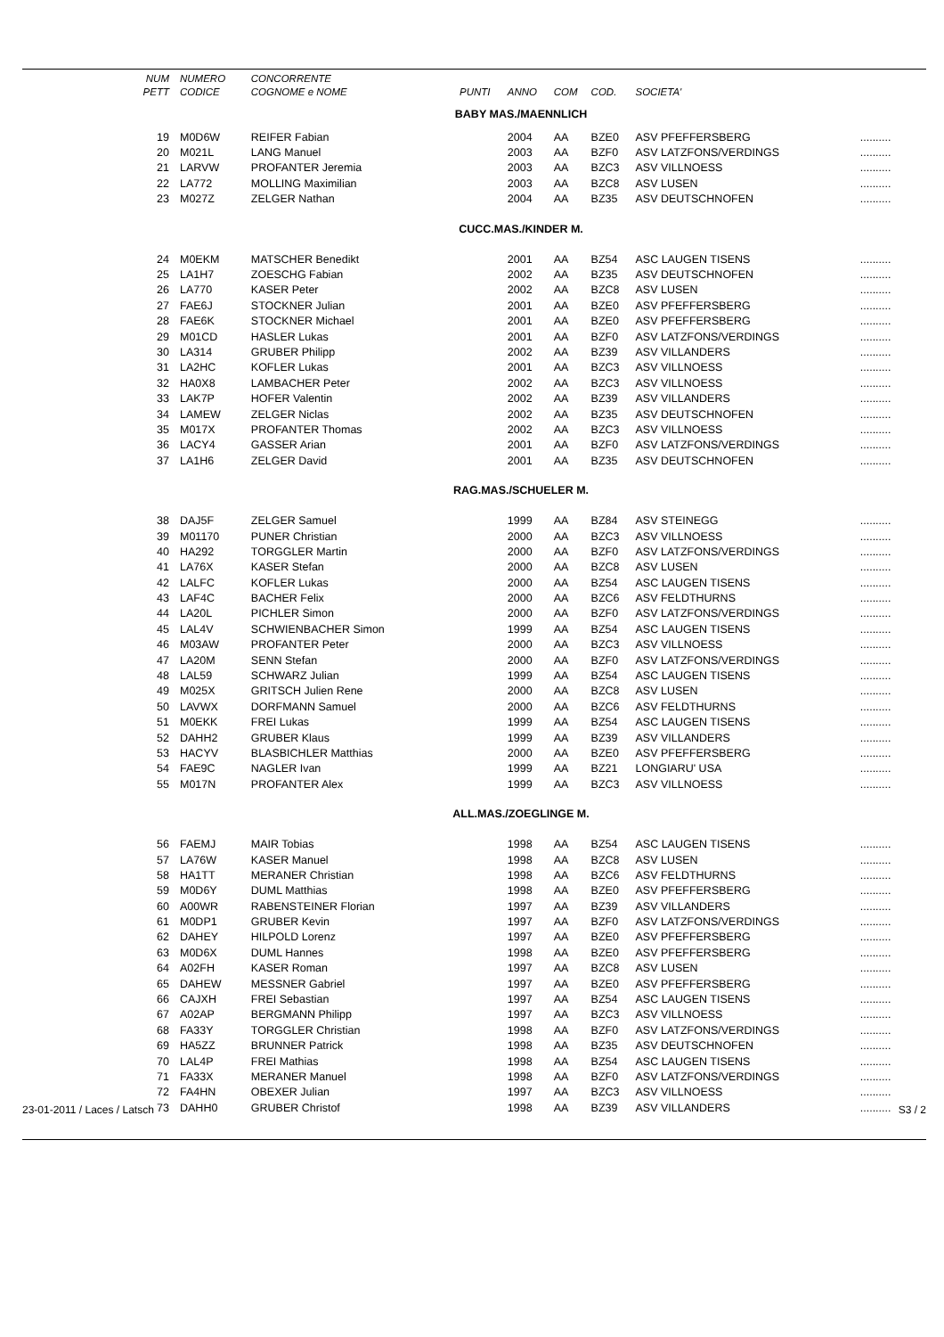| NUM | NUMERO | CONCORRENTE | | | | | | |
| --- | --- | --- | --- | --- | --- | --- | --- | --- |
| PETT | CODICE | COGNOME e NOME | PUNTI | ANNO | COM | COD. | SOCIETA' | |
| BABY MAS./MAENNLICH | | | | | | | | |
| 19 | M0D6W | REIFER Fabian | | 2004 | AA | BZE0 | ASV PFEFFERSBERG | .......... |
| 20 | M021L | LANG Manuel | | 2003 | AA | BZF0 | ASV LATZFONS/VERDINGS | .......... |
| 21 | LARVW | PROFANTER Jeremia | | 2003 | AA | BZC3 | ASV VILLNOESS | .......... |
| 22 | LA772 | MOLLING Maximilian | | 2003 | AA | BZC8 | ASV LUSEN | .......... |
| 23 | M027Z | ZELGER Nathan | | 2004 | AA | BZ35 | ASV DEUTSCHNOFEN | .......... |
| CUCC.MAS./KINDER M. | | | | | | | | |
| 24 | M0EKM | MATSCHER Benedikt | | 2001 | AA | BZ54 | ASC LAUGEN TISENS | .......... |
| 25 | LA1H7 | ZOESCHG Fabian | | 2002 | AA | BZ35 | ASV DEUTSCHNOFEN | .......... |
| 26 | LA770 | KASER Peter | | 2002 | AA | BZC8 | ASV LUSEN | .......... |
| 27 | FAE6J | STOCKNER Julian | | 2001 | AA | BZE0 | ASV PFEFFERSBERG | .......... |
| 28 | FAE6K | STOCKNER Michael | | 2001 | AA | BZE0 | ASV PFEFFERSBERG | .......... |
| 29 | M01CD | HASLER Lukas | | 2001 | AA | BZF0 | ASV LATZFONS/VERDINGS | .......... |
| 30 | LA314 | GRUBER Philipp | | 2002 | AA | BZ39 | ASV VILLANDERS | .......... |
| 31 | LA2HC | KOFLER Lukas | | 2001 | AA | BZC3 | ASV VILLNOESS | .......... |
| 32 | HA0X8 | LAMBACHER Peter | | 2002 | AA | BZC3 | ASV VILLNOESS | .......... |
| 33 | LAK7P | HOFER Valentin | | 2002 | AA | BZ39 | ASV VILLANDERS | .......... |
| 34 | LAMEW | ZELGER Niclas | | 2002 | AA | BZ35 | ASV DEUTSCHNOFEN | .......... |
| 35 | M017X | PROFANTER Thomas | | 2002 | AA | BZC3 | ASV VILLNOESS | .......... |
| 36 | LACY4 | GASSER Arian | | 2001 | AA | BZF0 | ASV LATZFONS/VERDINGS | .......... |
| 37 | LA1H6 | ZELGER David | | 2001 | AA | BZ35 | ASV DEUTSCHNOFEN | .......... |
| RAG.MAS./SCHUELER M. | | | | | | | | |
| 38 | DAJ5F | ZELGER Samuel | | 1999 | AA | BZ84 | ASV STEINEGG | .......... |
| 39 | M01170 | PUNER Christian | | 2000 | AA | BZC3 | ASV VILLNOESS | .......... |
| 40 | HA292 | TORGGLER Martin | | 2000 | AA | BZF0 | ASV LATZFONS/VERDINGS | .......... |
| 41 | LA76X | KASER Stefan | | 2000 | AA | BZC8 | ASV LUSEN | .......... |
| 42 | LALFC | KOFLER Lukas | | 2000 | AA | BZ54 | ASC LAUGEN TISENS | .......... |
| 43 | LAF4C | BACHER Felix | | 2000 | AA | BZC6 | ASV FELDTHURNS | .......... |
| 44 | LA20L | PICHLER Simon | | 2000 | AA | BZF0 | ASV LATZFONS/VERDINGS | .......... |
| 45 | LAL4V | SCHWIENBACHER Simon | | 1999 | AA | BZ54 | ASC LAUGEN TISENS | .......... |
| 46 | M03AW | PROFANTER Peter | | 2000 | AA | BZC3 | ASV VILLNOESS | .......... |
| 47 | LA20M | SENN Stefan | | 2000 | AA | BZF0 | ASV LATZFONS/VERDINGS | .......... |
| 48 | LAL59 | SCHWARZ Julian | | 1999 | AA | BZ54 | ASC LAUGEN TISENS | .......... |
| 49 | M025X | GRITSCH Julien Rene | | 2000 | AA | BZC8 | ASV LUSEN | .......... |
| 50 | LAVWX | DORFMANN Samuel | | 2000 | AA | BZC6 | ASV FELDTHURNS | .......... |
| 51 | M0EKK | FREI Lukas | | 1999 | AA | BZ54 | ASC LAUGEN TISENS | .......... |
| 52 | DAHH2 | GRUBER Klaus | | 1999 | AA | BZ39 | ASV VILLANDERS | .......... |
| 53 | HACYV | BLASBICHLER Matthias | | 2000 | AA | BZE0 | ASV PFEFFERSBERG | .......... |
| 54 | FAE9C | NAGLER Ivan | | 1999 | AA | BZ21 | LONGIARU' USA | .......... |
| 55 | M017N | PROFANTER Alex | | 1999 | AA | BZC3 | ASV VILLNOESS | .......... |
| ALL.MAS./ZOEGLINGE M. | | | | | | | | |
| 56 | FAEMJ | MAIR Tobias | | 1998 | AA | BZ54 | ASC LAUGEN TISENS | .......... |
| 57 | LA76W | KASER Manuel | | 1998 | AA | BZC8 | ASV LUSEN | .......... |
| 58 | HA1TT | MERANER Christian | | 1998 | AA | BZC6 | ASV FELDTHURNS | .......... |
| 59 | M0D6Y | DUML Matthias | | 1998 | AA | BZE0 | ASV PFEFFERSBERG | .......... |
| 60 | A00WR | RABENSTEINER Florian | | 1997 | AA | BZ39 | ASV VILLANDERS | .......... |
| 61 | M0DP1 | GRUBER Kevin | | 1997 | AA | BZF0 | ASV LATZFONS/VERDINGS | .......... |
| 62 | DAHEY | HILPOLD Lorenz | | 1997 | AA | BZE0 | ASV PFEFFERSBERG | .......... |
| 63 | M0D6X | DUML Hannes | | 1998 | AA | BZE0 | ASV PFEFFERSBERG | .......... |
| 64 | A02FH | KASER Roman | | 1997 | AA | BZC8 | ASV LUSEN | .......... |
| 65 | DAHEW | MESSNER Gabriel | | 1997 | AA | BZE0 | ASV PFEFFERSBERG | .......... |
| 66 | CAJXH | FREI Sebastian | | 1997 | AA | BZ54 | ASC LAUGEN TISENS | .......... |
| 67 | A02AP | BERGMANN Philipp | | 1997 | AA | BZC3 | ASV VILLNOESS | .......... |
| 68 | FA33Y | TORGGLER Christian | | 1998 | AA | BZF0 | ASV LATZFONS/VERDINGS | .......... |
| 69 | HA5ZZ | BRUNNER Patrick | | 1998 | AA | BZ35 | ASV DEUTSCHNOFEN | .......... |
| 70 | LAL4P | FREI Mathias | | 1998 | AA | BZ54 | ASC LAUGEN TISENS | .......... |
| 71 | FA33X | MERANER Manuel | | 1998 | AA | BZF0 | ASV LATZFONS/VERDINGS | .......... |
| 72 | FA4HN | OBEXER Julian | | 1997 | AA | BZC3 | ASV VILLNOESS | .......... |
| 73 | DAHH0 | GRUBER Christof | | 1998 | AA | BZ39 | ASV VILLANDERS | .......... |
23-01-2011 / Laces / Latsch S3 / 2